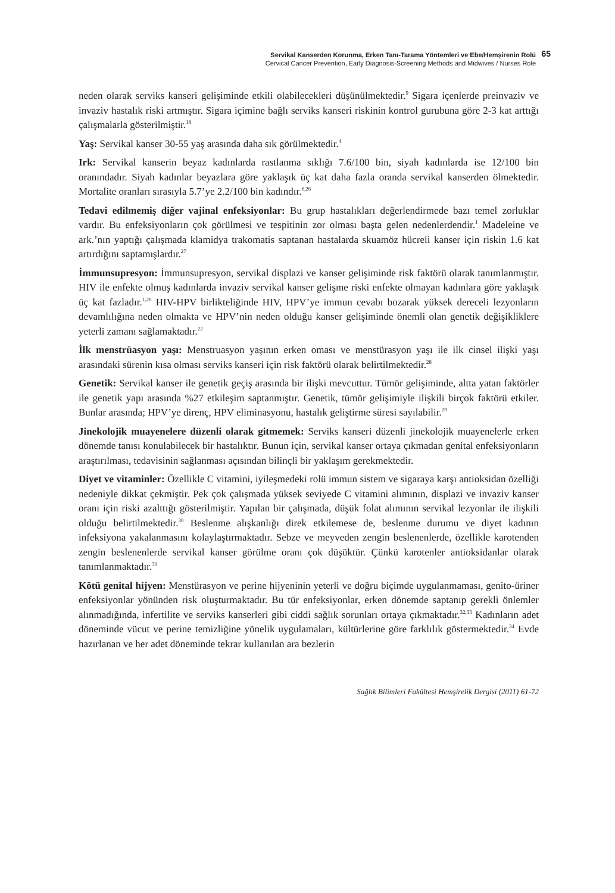Servikal Kanserden Korunma, Erken Tanı-Tarama Yöntemleri ve Ebe/Hemşirenin Rolü
Cervical Cancer Prevention, Early Diagnosis-Screening Methods and Midwives / Nurses Role
65
neden olarak serviks kanseri gelişiminde etkili olabilecekleri düşünülmektedir.<sup>9</sup> Sigara içenlerde preinvaziv ve invaziv hastalık riski artmıştır. Sigara içimine bağlı serviks kanseri riskinin kontrol gurubuna göre 2-3 kat arttığı çalışmalarla gösterilmiştir.<sup>18</sup>
Yaş: Servikal kanser 30-55 yaş arasında daha sık görülmektedir.<sup>4</sup>
Irk: Servikal kanserin beyaz kadınlarda rastlanma sıklığı 7.6/100 bin, siyah kadınlarda ise 12/100 bin oranındadır. Siyah kadınlar beyazlara göre yaklaşık üç kat daha fazla oranda servikal kanserden ölmektedir. Mortalite oranları sırasıyla 5.7’ye 2.2/100 bin kadındır.<sup>6,26</sup>
Tedavi edilmemiş diğer vajinal enfeksiyonlar: Bu grup hastalıkları değerlendirmede bazı temel zorluklar vardır. Bu enfeksiyonların çok görülmesi ve tespitinin zor olması başta gelen nedenlerdendir.<sup>1</sup> Madeleine ve ark.’nın yaptığı çalışmada klamidya trakomatis saptanan hastalarda skuamöz hücreli kanser için riskin 1.6 kat artırdığını saptamışlardır.<sup>27</sup>
İmmunsupresyon: İmmunsupresyon, servikal displazi ve kanser gelişiminde risk faktörü olarak tanımlanmıştır. HIV ile enfekte olmuş kadınlarda invaziv servikal kanser gelişme riski enfekte olmayan kadınlara göre yaklaşık üç kat fazladır.<sup>1,28</sup> HIV-HPV birlikteliğinde HIV, HPV’ye immun cevabı bozarak yüksek dereceli lezyonların devamlılığına neden olmakta ve HPV’nin neden olduğu kanser gelişiminde önemli olan genetik değişikliklere yeterli zamanı sağlamaktadır.<sup>22</sup>
İlk menstrüasyon yaşı: Menstruasyon yaşının erken oması ve menstürasyon yaşı ile ilk cinsel ilişki yaşı arasındaki sürenin kısa olması serviks kanseri için risk faktörü olarak belirtilmektedir.<sup>28</sup>
Genetik: Servikal kanser ile genetik geçiş arasında bir ilişki mevcuttur. Tümör gelişiminde, altta yatan faktörler ile genetik yapı arasında %27 etkileşim saptanmıştır. Genetik, tümör gelişimiyle ilişkili birçok faktörü etkiler. Bunlar arasında; HPV’ye direnç, HPV eliminasyonu, hastalık geliştirme süresi sayılabilir.<sup>29</sup>
Jinekolojik muayenelere düzenli olarak gitmemek: Serviks kanseri düzenli jinekolojik muayenelerle erken dönemde tanısı konulabilecek bir hastalıktır. Bunun için, servikal kanser ortaya çıkmadan genital enfeksiyonların araştırılması, tedavisinin sağlanması açısından bilinçli bir yaklaşım gerekmektedir.
Diyet ve vitaminler: Özellikle C vitamini, iyileşmedeki rolü immun sistem ve sigaraya karşı antioksidan özelliği nedeniyle dikkat çekmiştir. Pek çok çalışmada yüksek seviyede C vitamini alımının, displazi ve invaziv kanser oranı için riski azalttığı gösterilmiştir. Yapılan bir çalışmada, düşük folat alımının servikal lezyonlar ile ilişkili olduğu belirtilmektedir.<sup>30</sup> Beslenme alışkanlığı direk etkilemese de, beslenme durumu ve diyet kadının infeksiyona yakalanmasını kolaylaştırmaktadır. Sebze ve meyveden zengin beslenenlerde, özellikle karotenden zengin beslenenlerde servikal kanser görülme oranı çok düşüktür. Çünkü karotenler antioksidanlar olarak tanımlanmaktadır.<sup>31</sup>
Kötü genital hijyen: Menstürasyon ve perine hijyeninin yeterli ve doğru biçimde uygulanmaması, genito-üriner enfeksiyonlar yönünden risk oluşturmaktadır. Bu tür enfeksiyonlar, erken dönemde saptanıp gerekli önlemler alınmadığında, infertilite ve serviks kanserleri gibi ciddi sağlık sorunları ortaya çıkmaktadır.<sup>32,33</sup> Kadınların adet döneminde vücut ve perine temizliğine yönelik uygulamaları, kültürlerine göre farklılık göstermektedir.<sup>34</sup> Evde hazırlanan ve her adet döneminde tekrar kullanılan ara bezlerin
Sağlık Bilimleri Fakültesi Hemşirelik Dergisi (2011) 61-72